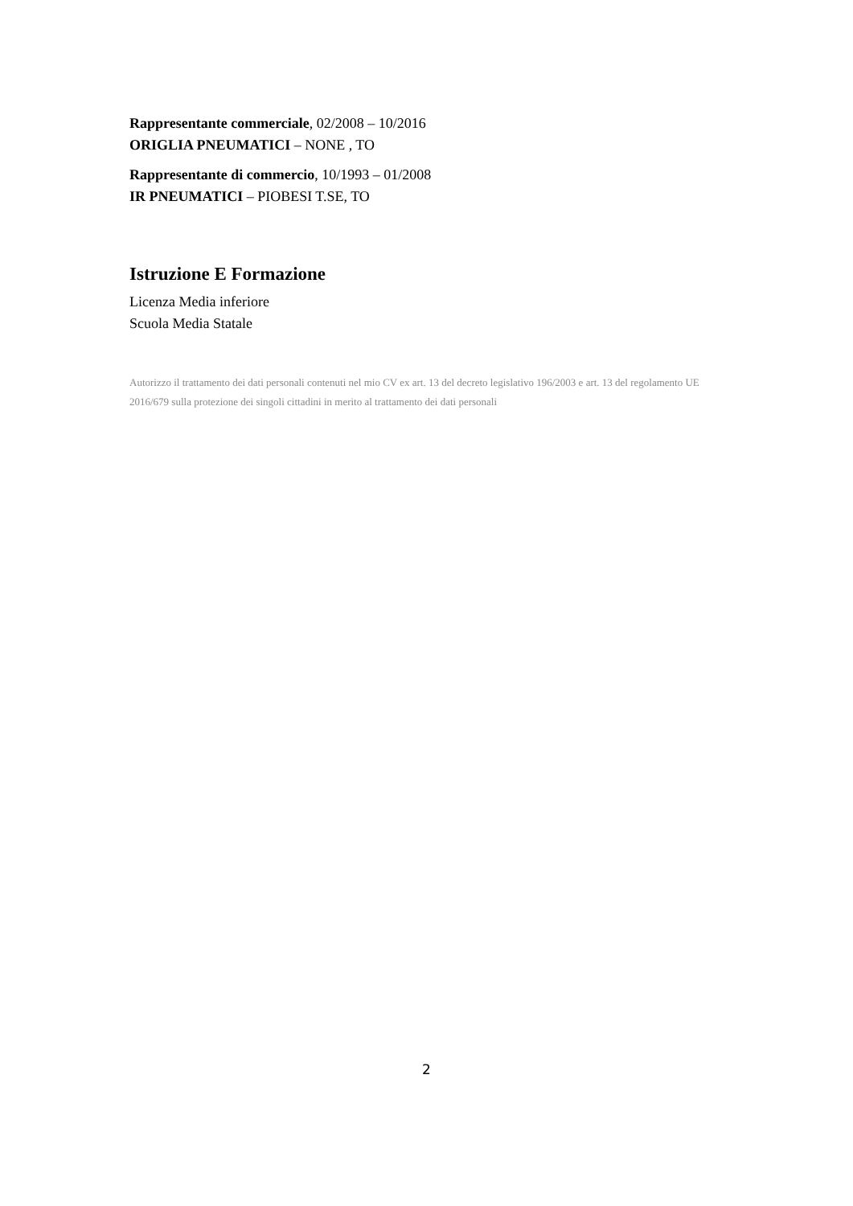Rappresentante commerciale, 02/2008 – 10/2016
ORIGLIA PNEUMATICI – NONE , TO
Rappresentante di commercio, 10/1993 – 01/2008
IR PNEUMATICI – PIOBESI T.SE, TO
Istruzione E Formazione
Licenza Media inferiore
Scuola Media Statale
Autorizzo il trattamento dei dati personali contenuti nel mio CV ex art. 13 del decreto legislativo 196/2003 e art. 13 del regolamento UE 2016/679 sulla protezione dei singoli cittadini in merito al trattamento dei dati personali
2